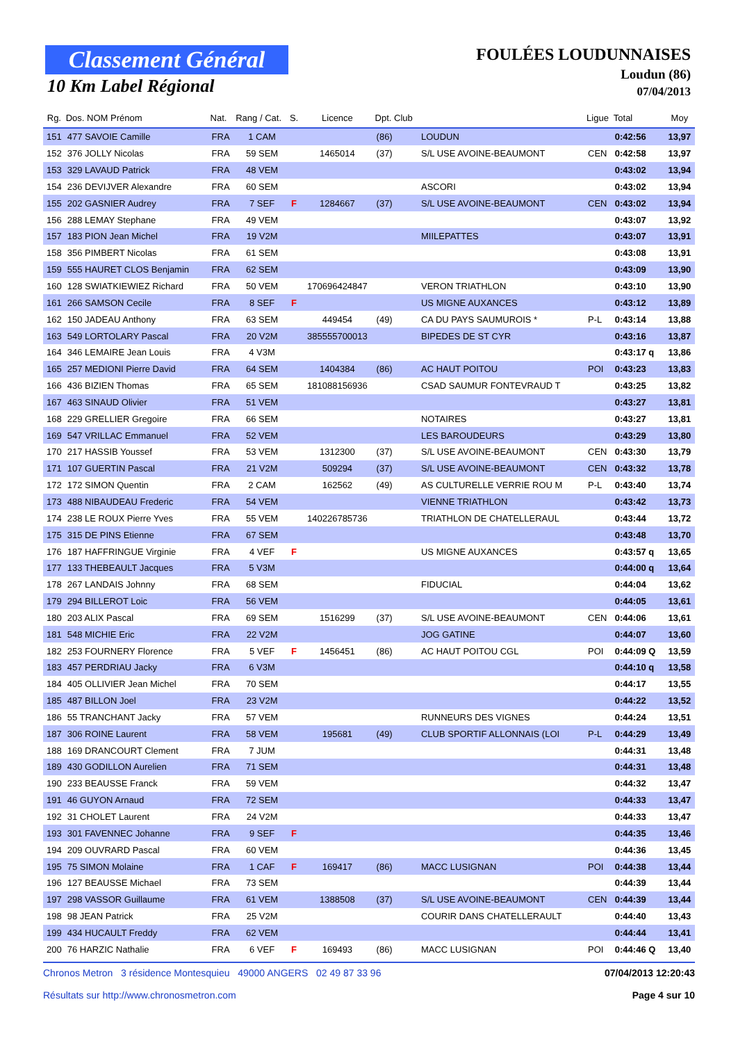Classement Général
10 Km Label Régional
FOULÉES LOUDUNNAISES
Loudun (86)
07/04/2013
| Rg. | Dos. NOM Prénom | Nat. | Rang / Cat. | S. | Licence | Dpt. Club | | Ligue | Total | Moy |
| --- | --- | --- | --- | --- | --- | --- | --- | --- | --- | --- |
| 151 | 477 SAVOIE Camille | FRA | 1 CAM | | | (86) | LOUDUN | | 0:42:56 | 13,97 |
| 152 | 376 JOLLY Nicolas | FRA | 59 SEM | | 1465014 | (37) | S/L USE AVOINE-BEAUMONT | CEN | 0:42:58 | 13,97 |
| 153 | 329 LAVAUD Patrick | FRA | 48 VEM | | | | | | 0:43:02 | 13,94 |
| 154 | 236 DEVIJVER Alexandre | FRA | 60 SEM | | | | ASCORI | | 0:43:02 | 13,94 |
| 155 | 202 GASNIER Audrey | FRA | 7 SEF | F | 1284667 | (37) | S/L USE AVOINE-BEAUMONT | CEN | 0:43:02 | 13,94 |
| 156 | 288 LEMAY Stephane | FRA | 49 VEM | | | | | | 0:43:07 | 13,92 |
| 157 | 183 PION Jean Michel | FRA | 19 V2M | | | | MIILEPATTES | | 0:43:07 | 13,91 |
| 158 | 356 PIMBERT Nicolas | FRA | 61 SEM | | | | | | 0:43:08 | 13,91 |
| 159 | 555 HAURET CLOS Benjamin | FRA | 62 SEM | | | | | | 0:43:09 | 13,90 |
| 160 | 128 SWIATKIEWIEZ Richard | FRA | 50 VEM | | 170696424847 | | VERON TRIATHLON | | 0:43:10 | 13,90 |
| 161 | 266 SAMSON Cecile | FRA | 8 SEF | F | | | US MIGNE AUXANCES | | 0:43:12 | 13,89 |
| 162 | 150 JADEAU Anthony | FRA | 63 SEM | | 449454 | (49) | CA DU PAYS SAUMUROIS * | P-L | 0:43:14 | 13,88 |
| 163 | 549 LORTOLARY Pascal | FRA | 20 V2M | | 385555700013 | | BIPEDES DE ST CYR | | 0:43:16 | 13,87 |
| 164 | 346 LEMAIRE Jean Louis | FRA | 4 V3M | | | | | | 0:43:17 q | 13,86 |
| 165 | 257 MEDIONI Pierre David | FRA | 64 SEM | | 1404384 | (86) | AC HAUT POITOU | POI | 0:43:23 | 13,83 |
| 166 | 436 BIZIEN Thomas | FRA | 65 SEM | | 181088156936 | | CSAD SAUMUR FONTEVRAUD T | | 0:43:25 | 13,82 |
| 167 | 463 SINAUD Olivier | FRA | 51 VEM | | | | | | 0:43:27 | 13,81 |
| 168 | 229 GRELLIER Gregoire | FRA | 66 SEM | | | | NOTAIRES | | 0:43:27 | 13,81 |
| 169 | 547 VRILLAC Emmanuel | FRA | 52 VEM | | | | LES BAROUDEURS | | 0:43:29 | 13,80 |
| 170 | 217 HASSIB Youssef | FRA | 53 VEM | | 1312300 | (37) | S/L USE AVOINE-BEAUMONT | CEN | 0:43:30 | 13,79 |
| 171 | 107 GUERTIN Pascal | FRA | 21 V2M | | 509294 | (37) | S/L USE AVOINE-BEAUMONT | CEN | 0:43:32 | 13,78 |
| 172 | 172 SIMON Quentin | FRA | 2 CAM | | 162562 | (49) | AS CULTURELLE VERRIE ROU M | P-L | 0:43:40 | 13,74 |
| 173 | 488 NIBAUDEAU Frederic | FRA | 54 VEM | | | | VIENNE TRIATHLON | | 0:43:42 | 13,73 |
| 174 | 238 LE ROUX Pierre Yves | FRA | 55 VEM | | 140226785736 | | TRIATHLON DE CHATELLERAUL | | 0:43:44 | 13,72 |
| 175 | 315 DE PINS Etienne | FRA | 67 SEM | | | | | | 0:43:48 | 13,70 |
| 176 | 187 HAFFRINGUE Virginie | FRA | 4 VEF | F | | | US MIGNE AUXANCES | | 0:43:57 q | 13,65 |
| 177 | 133 THEBEAULT Jacques | FRA | 5 V3M | | | | | | 0:44:00 q | 13,64 |
| 178 | 267 LANDAIS Johnny | FRA | 68 SEM | | | | FIDUCIAL | | 0:44:04 | 13,62 |
| 179 | 294 BILLEROT Loic | FRA | 56 VEM | | | | | | 0:44:05 | 13,61 |
| 180 | 203 ALIX Pascal | FRA | 69 SEM | | 1516299 | (37) | S/L USE AVOINE-BEAUMONT | CEN | 0:44:06 | 13,61 |
| 181 | 548 MICHIE Eric | FRA | 22 V2M | | | | JOG GATINE | | 0:44:07 | 13,60 |
| 182 | 253 FOURNERY Florence | FRA | 5 VEF | F | 1456451 | (86) | AC HAUT POITOU CGL | POI | 0:44:09 Q | 13,59 |
| 183 | 457 PERDRIAU Jacky | FRA | 6 V3M | | | | | | 0:44:10 q | 13,58 |
| 184 | 405 OLLIVIER Jean Michel | FRA | 70 SEM | | | | | | 0:44:17 | 13,55 |
| 185 | 487 BILLON Joel | FRA | 23 V2M | | | | | | 0:44:22 | 13,52 |
| 186 | 55 TRANCHANT Jacky | FRA | 57 VEM | | | | RUNNEURS DES VIGNES | | 0:44:24 | 13,51 |
| 187 | 306 ROINE Laurent | FRA | 58 VEM | | 195681 | (49) | CLUB SPORTIF ALLONNAIS (LOI | P-L | 0:44:29 | 13,49 |
| 188 | 169 DRANCOURT Clement | FRA | 7 JUM | | | | | | 0:44:31 | 13,48 |
| 189 | 430 GODILLON Aurelien | FRA | 71 SEM | | | | | | 0:44:31 | 13,48 |
| 190 | 233 BEAUSSE Franck | FRA | 59 VEM | | | | | | 0:44:32 | 13,47 |
| 191 | 46 GUYON Arnaud | FRA | 72 SEM | | | | | | 0:44:33 | 13,47 |
| 192 | 31 CHOLET Laurent | FRA | 24 V2M | | | | | | 0:44:33 | 13,47 |
| 193 | 301 FAVENNEC Johanne | FRA | 9 SEF | F | | | | | 0:44:35 | 13,46 |
| 194 | 209 OUVRARD Pascal | FRA | 60 VEM | | | | | | 0:44:36 | 13,45 |
| 195 | 75 SIMON Molaine | FRA | 1 CAF | F | 169417 | (86) | MACC LUSIGNAN | POI | 0:44:38 | 13,44 |
| 196 | 127 BEAUSSE Michael | FRA | 73 SEM | | | | | | 0:44:39 | 13,44 |
| 197 | 298 VASSOR Guillaume | FRA | 61 VEM | | 1388508 | (37) | S/L USE AVOINE-BEAUMONT | CEN | 0:44:39 | 13,44 |
| 198 | 98 JEAN Patrick | FRA | 25 V2M | | | | COURIR DANS CHATELLERAULT | | 0:44:40 | 13,43 |
| 199 | 434 HUCAULT Freddy | FRA | 62 VEM | | | | | | 0:44:44 | 13,41 |
| 200 | 76 HARZIC Nathalie | FRA | 6 VEF | F | 169493 | (86) | MACC LUSIGNAN | POI | 0:44:46 Q | 13,40 |
Chronos Metron 3 résidence Montesquieu 49000 ANGERS 02 49 87 33 96
Résultats sur http://www.chronosmetron.com
07/04/2013 12:20:43
Page 4 sur 10